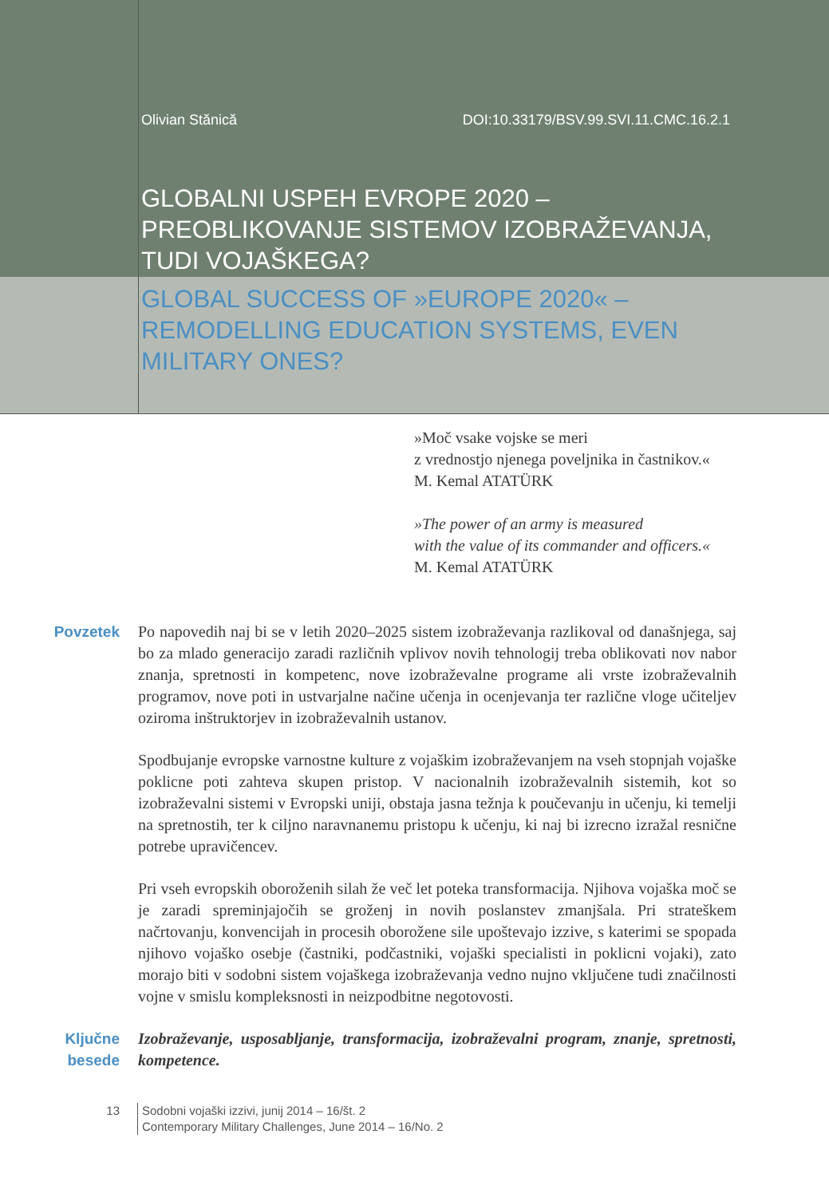Olivian Stănică DOI:10.33179/BSV.99.SVI.11.CMC.16.2.1
GLOBALNI USPEH EVROPE 2020 –
PREOBLIKOVANJE SISTEMOV IZOBRAŽEVANJA,
TUDI VOJAŠKEGA?
GLOBAL SUCCESS OF »EUROPE 2020« –
REMODELLING EDUCATION SYSTEMS, EVEN
MILITARY ONES?
»Moč vsake vojske se meri
z vrednostjo njenega poveljnika in častnikov.«
M. Kemal ATATÜRK
»The power of an army is measured
with the value of its commander and officers.«
M. Kemal ATATÜRK
Povzetek Po napovedih naj bi se v letih 2020–2025 sistem izobraževanja razlikoval od današnjega, saj bo za mlado generacijo zaradi različnih vplivov novih tehnologij treba oblikovati nov nabor znanja, spretnosti in kompetenc, nove izobraževalne programe ali vrste izobraževalnih programov, nove poti in ustvarjalne načine učenja in ocenjevanja ter različne vloge učiteljev oziroma inštruktorjev in izobraževalnih ustanov.
Spodbujanje evropske varnostne kulture z vojaškim izobraževanjem na vseh stopnjah vojaške poklicne poti zahteva skupen pristop. V nacionalnih izobraževalnih sistemih, kot so izobraževalni sistemi v Evropski uniji, obstaja jasna težnja k poučevanju in učenju, ki temelji na spretnostih, ter k ciljno naravnanemu pristopu k učenju, ki naj bi izrecno izražal resnične potrebe upravičencev.
Pri vseh evropskih oboroženih silah že več let poteka transformacija. Njihova vojaška moč se je zaradi spreminjajočih se groženj in novih poslanstev zmanjšala. Pri strateškem načrtovanju, konvencijah in procesih oborožene sile upoštevajo izzive, s katerimi se spopada njihovo vojaško osebje (častniki, podčastniki, vojaški specialisti in poklicni vojaki), zato morajo biti v sodobni sistem vojaškega izobraževanja vedno nujno vključene tudi značilnosti vojne v smislu kompleksnosti in neizpodbitne negotovosti.
Ključne
besede
Izobraževanje, usposabljanje, transformacija, izobraževalni program, znanje, spretnosti, kompetence.
13 Sodobni vojaški izzivi, junij 2014 – 16/št. 2
Contemporary Military Challenges, June 2014 – 16/No. 2